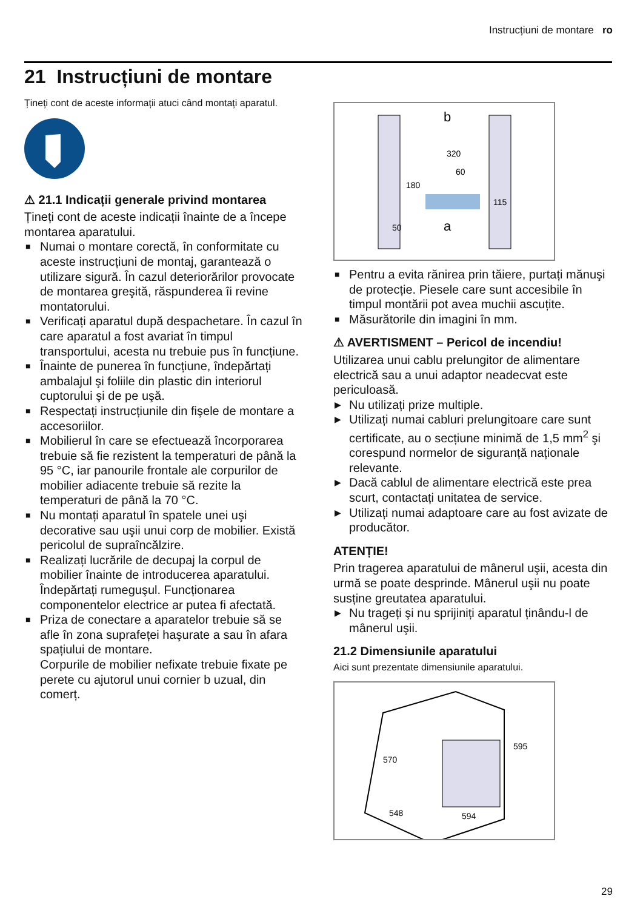Instrucțiuni de montare ro
21 Instrucțiuni de montare
Țineți cont de aceste informații atuci când montați aparatul.
⚠ 21.1 Indicații generale privind montarea
Țineți cont de aceste indicații înainte de a începe montarea aparatului.
■ Numai o montare corectă, în conformitate cu aceste instrucțiuni de montaj, garantează o utilizare sigură. În cazul deteriorărilor provocate de montarea greşită, răspunderea îi revine montatorului.
■ Verificați aparatul după despachetare. În cazul în care aparatul a fost avariat în timpul transportului, acesta nu trebuie pus în funcțiune.
■ Înainte de punerea în funcțiune, îndepărtați ambalajul şi foliile din plastic din interiorul cuptorului şi de pe uşă.
■ Respectați instrucțiunile din fişele de montare a accesoriilor.
■ Mobilierul în care se efectuează încorporarea trebuie să fie rezistent la temperaturi de până la 95 °C, iar panourile frontale ale corpurilor de mobilier adiacente trebuie să rezite la temperaturi de până la 70 °C.
■ Nu montați aparatul în spatele unei uşi decorative sau uşii unui corp de mobilier. Există pericolul de supraîncălzire.
■ Realizați lucrările de decupaj la corpul de mobilier înainte de introducerea aparatului. Îndepărtați rumeguşul. Funcționarea componentelor electrice ar putea fi afectată.
■ Priza de conectare a aparatelor trebuie să se afle în zona suprafeței haşurate a sau în afara spațiului de montare.
Corpurile de mobilier nefixate trebuie fixate pe perete cu ajutorul unui cornier b uzual, din comerț.
180
320
60
115
50
b
a
■ Pentru a evita rănirea prin tăiere, purtați mănuşi de protecție. Piesele care sunt accesibile în timpul montării pot avea muchii ascuțite.
■ Măsurătorile din imagini în mm.
⚠ AVERTISMENT – Pericol de incendiu!
Utilizarea unui cablu prelungitor de alimentare electrică sau a unui adaptor neadecvat este periculoasă.
▶ Nu utilizați prize multiple.
▶ Utilizați numai cabluri prelungitoare care sunt certificate, au o secțiune minimă de 1,5 mm<sup>2</sup> şi corespund normelor de siguranță naționale relevante.
▶ Dacă cablul de alimentare electrică este prea scurt, contactați unitatea de service.
▶ Utilizați numai adaptoare care au fost avizate de producător.
ATENȚIE!
Prin tragerea aparatului de mânerul uşii, acesta din urmă se poate desprinde. Mânerul uşii nu poate susține greutatea aparatului.
▶ Nu trageți şi nu sprijiniți aparatul ținându-l de mânerul uşii.
21.2 Dimensiunile aparatului
Aici sunt prezentate dimensiunile aparatului.
570
595
548
594
29